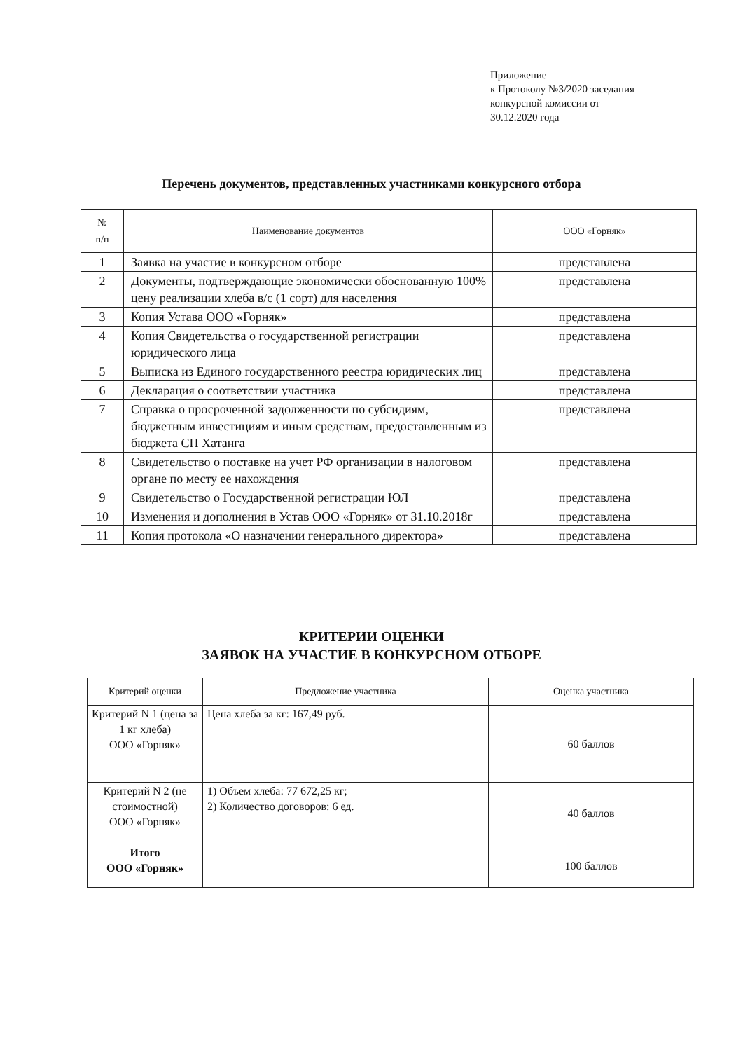Приложение
к Протоколу №3/2020 заседания
конкурсной комиссии от
30.12.2020 года
Перечень документов, представленных участниками конкурсного отбора
| № п/п | Наименование документов | ООО «Горняк» |
| --- | --- | --- |
| 1 | Заявка на участие в конкурсном отборе | представлена |
| 2 | Документы, подтверждающие экономически обоснованную 100% цену реализации хлеба в/с (1 сорт) для населения | представлена |
| 3 | Копия Устава ООО «Горняк» | представлена |
| 4 | Копия Свидетельства о государственной регистрации юридического лица | представлена |
| 5 | Выписка из Единого государственного реестра юридических лиц | представлена |
| 6 | Декларация о соответствии участника | представлена |
| 7 | Справка о просроченной задолженности по субсидиям, бюджетным инвестициям и иным средствам, предоставленным из бюджета СП Хатанга | представлена |
| 8 | Свидетельство о поставке на учет РФ организации в налоговом органе по месту ее нахождения | представлена |
| 9 | Свидетельство о Государственной регистрации ЮЛ | представлена |
| 10 | Изменения и дополнения в Устав ООО «Горняк» от 31.10.2018г | представлена |
| 11 | Копия протокола «О назначении генерального директора» | представлена |
КРИТЕРИИ ОЦЕНКИ
ЗАЯВОК НА УЧАСТИЕ В КОНКУРСНОМ ОТБОРЕ
| Критерий оценки | Предложение участника | Оценка участника |
| --- | --- | --- |
| Критерий N 1 (цена за 1 кг хлеба) ООО «Горняк» | Цена хлеба за кг: 167,49 руб. | 60 баллов |
| Критерий N 2 (не стоимостной) ООО «Горняк» | 1) Объем хлеба: 77 672,25 кг; 2) Количество договоров: 6 ед. | 40 баллов |
| Итого ООО «Горняк» | | 100 баллов |